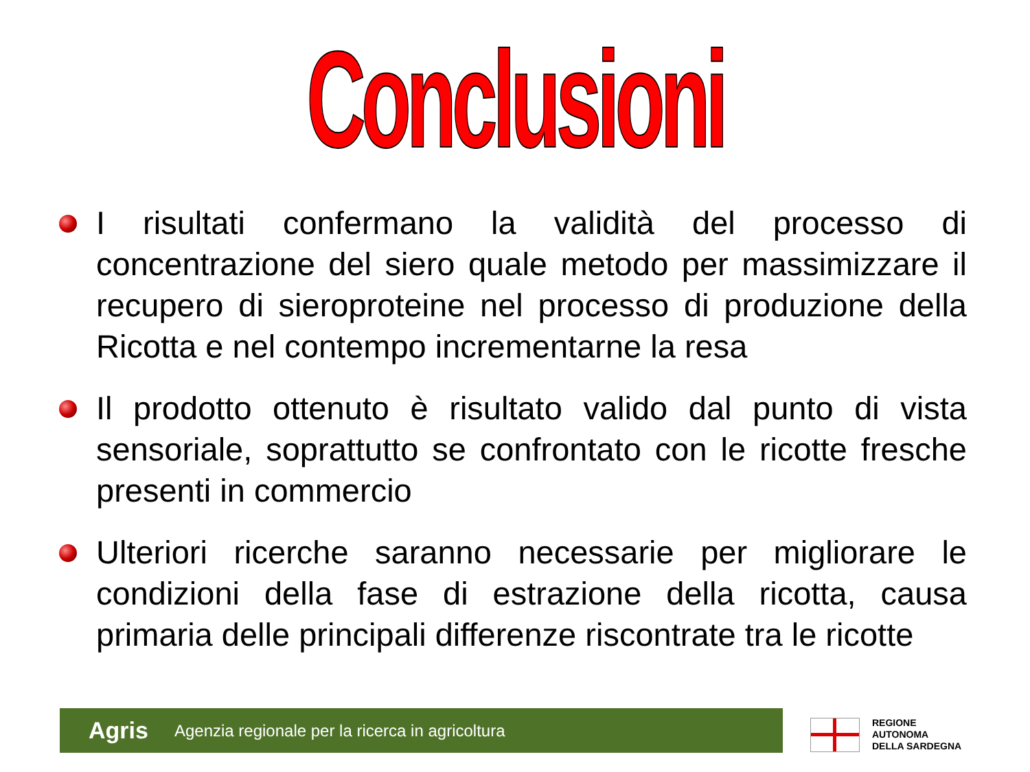Conclusioni
I risultati confermano la validità del processo di concentrazione del siero quale metodo per massimizzare il recupero di sieroproteine nel processo di produzione della Ricotta e nel contempo incrementarne la resa
Il prodotto ottenuto è risultato valido dal punto di vista sensoriale, soprattutto se confrontato con le ricotte fresche presenti in commercio
Ulteriori ricerche saranno necessarie per migliorare le condizioni della fase di estrazione della ricotta, causa primaria delle principali differenze riscontrate tra le ricotte
Agris Agenzia regionale per la ricerca in agricoltura
REGIONE
AUTONOMA
DELLA SARDEGNA